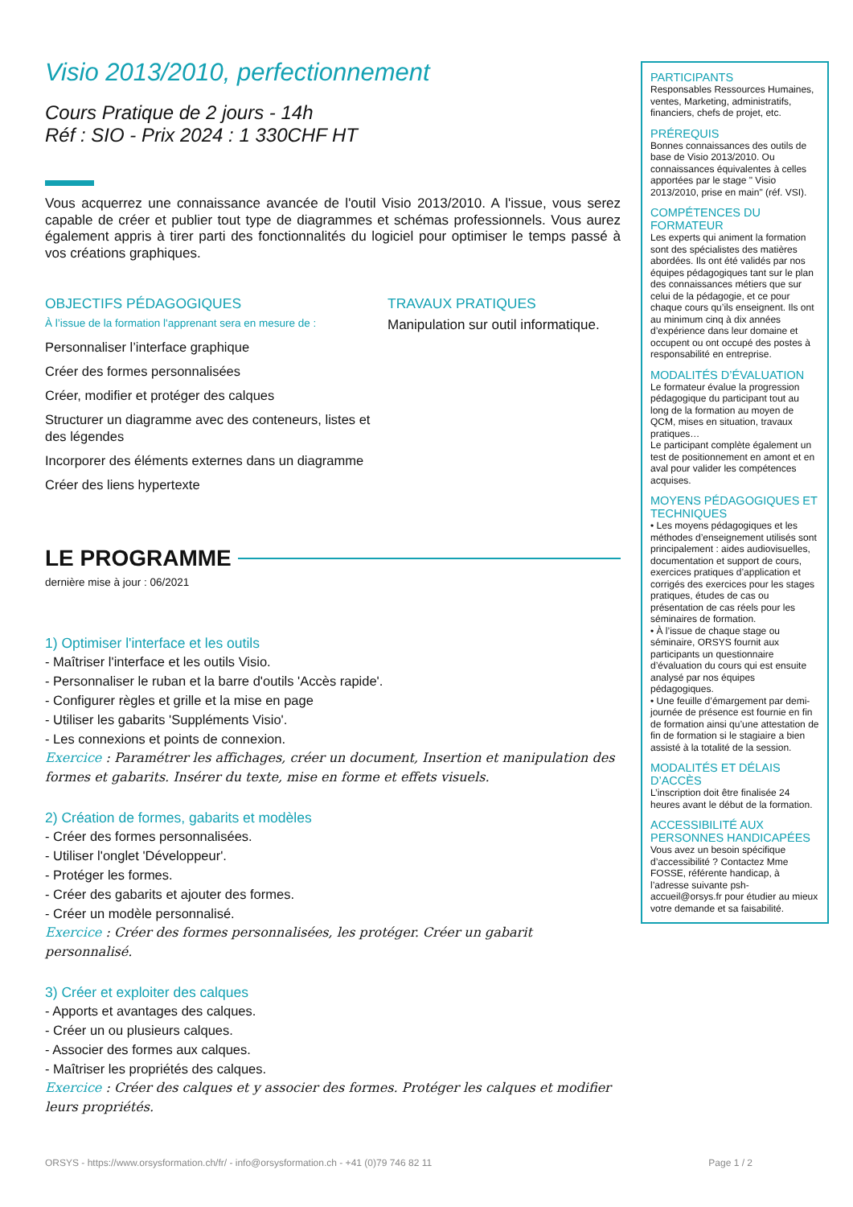Visio 2013/2010, perfectionnement
Cours Pratique de 2 jours - 14h
Réf : SIO - Prix 2024 : 1 330CHF HT
Vous acquerrez une connaissance avancée de l'outil Visio 2013/2010. A l'issue, vous serez capable de créer et publier tout type de diagrammes et schémas professionnels. Vous aurez également appris à tirer parti des fonctionnalités du logiciel pour optimiser le temps passé à vos créations graphiques.
OBJECTIFS PÉDAGOGIQUES
À l’issue de la formation l'apprenant sera en mesure de :
Personnaliser l’interface graphique
Créer des formes personnalisées
Créer, modifier et protéger des calques
Structurer un diagramme avec des conteneurs, listes et des légendes
Incorporer des éléments externes dans un diagramme
Créer des liens hypertexte
TRAVAUX PRATIQUES
Manipulation sur outil informatique.
LE PROGRAMME
dernière mise à jour : 06/2021
1) Optimiser l'interface et les outils
- Maîtriser l'interface et les outils Visio.
- Personnaliser le ruban et la barre d'outils 'Accès rapide'.
- Configurer règles et grille et la mise en page
- Utiliser les gabarits 'Suppléments Visio'.
- Les connexions et points de connexion.
Exercice : Paramétrer les affichages, créer un document, Insertion et manipulation des formes et gabarits. Insérer du texte, mise en forme et effets visuels.
2) Création de formes, gabarits et modèles
- Créer des formes personnalisées.
- Utiliser l'onglet 'Développeur'.
- Protéger les formes.
- Créer des gabarits et ajouter des formes.
- Créer un modèle personnalisé.
Exercice : Créer des formes personnalisées, les protéger. Créer un gabarit personnalisé.
3) Créer et exploiter des calques
- Apports et avantages des calques.
- Créer un ou plusieurs calques.
- Associer des formes aux calques.
- Maîtriser les propriétés des calques.
Exercice : Créer des calques et y associer des formes. Protéger les calques et modifier leurs propriétés.
PARTICIPANTS
Responsables Ressources Humaines, ventes, Marketing, administratifs, financiers, chefs de projet, etc.
PRÉREQUIS
Bonnes connaissances des outils de base de Visio 2013/2010. Ou connaissances équivalentes à celles apportées par le stage " Visio 2013/2010, prise en main" (réf. VSI).
COMPÉTENCES DU FORMATEUR
Les experts qui animent la formation sont des spécialistes des matières abordées. Ils ont été validés par nos équipes pédagogiques tant sur le plan des connaissances métiers que sur celui de la pédagogie, et ce pour chaque cours qu’ils enseignent. Ils ont au minimum cinq à dix années d’expérience dans leur domaine et occupent ou ont occupé des postes à responsabilité en entreprise.
MODALITÉS D’ÉVALUATION
Le formateur évalue la progression pédagogique du participant tout au long de la formation au moyen de QCM, mises en situation, travaux pratiques…
Le participant complète également un test de positionnement en amont et en aval pour valider les compétences acquises.
MOYENS PÉDAGOGIQUES ET TECHNIQUES
• Les moyens pédagogiques et les méthodes d’enseignement utilisés sont principalement : aides audiovisuelles, documentation et support de cours, exercices pratiques d’application et corrigés des exercices pour les stages pratiques, études de cas ou présentation de cas réels pour les séminaires de formation.
• À l’issue de chaque stage ou séminaire, ORSYS fournit aux participants un questionnaire d’évaluation du cours qui est ensuite analysé par nos équipes pédagogiques.
• Une feuille d’émargement par demi-journée de présence est fournie en fin de formation ainsi qu’une attestation de fin de formation si le stagiaire a bien assisté à la totalité de la session.
MODALITÉS ET DÉLAIS D’ACCÈS
L’inscription doit être finalisée 24 heures avant le début de la formation.
ACCESSIBILITÉ AUX PERSONNES HANDICAPÉES
Vous avez un besoin spécifique d’accessibilité ? Contactez Mme FOSSE, référente handicap, à l’adresse suivante psh-accueil@orsys.fr pour étudier au mieux votre demande et sa faisabilité.
ORSYS - https://www.orsysformation.ch/fr/ - info@orsysformation.ch - +41 (0)79 746 82 11 Page 1 / 2